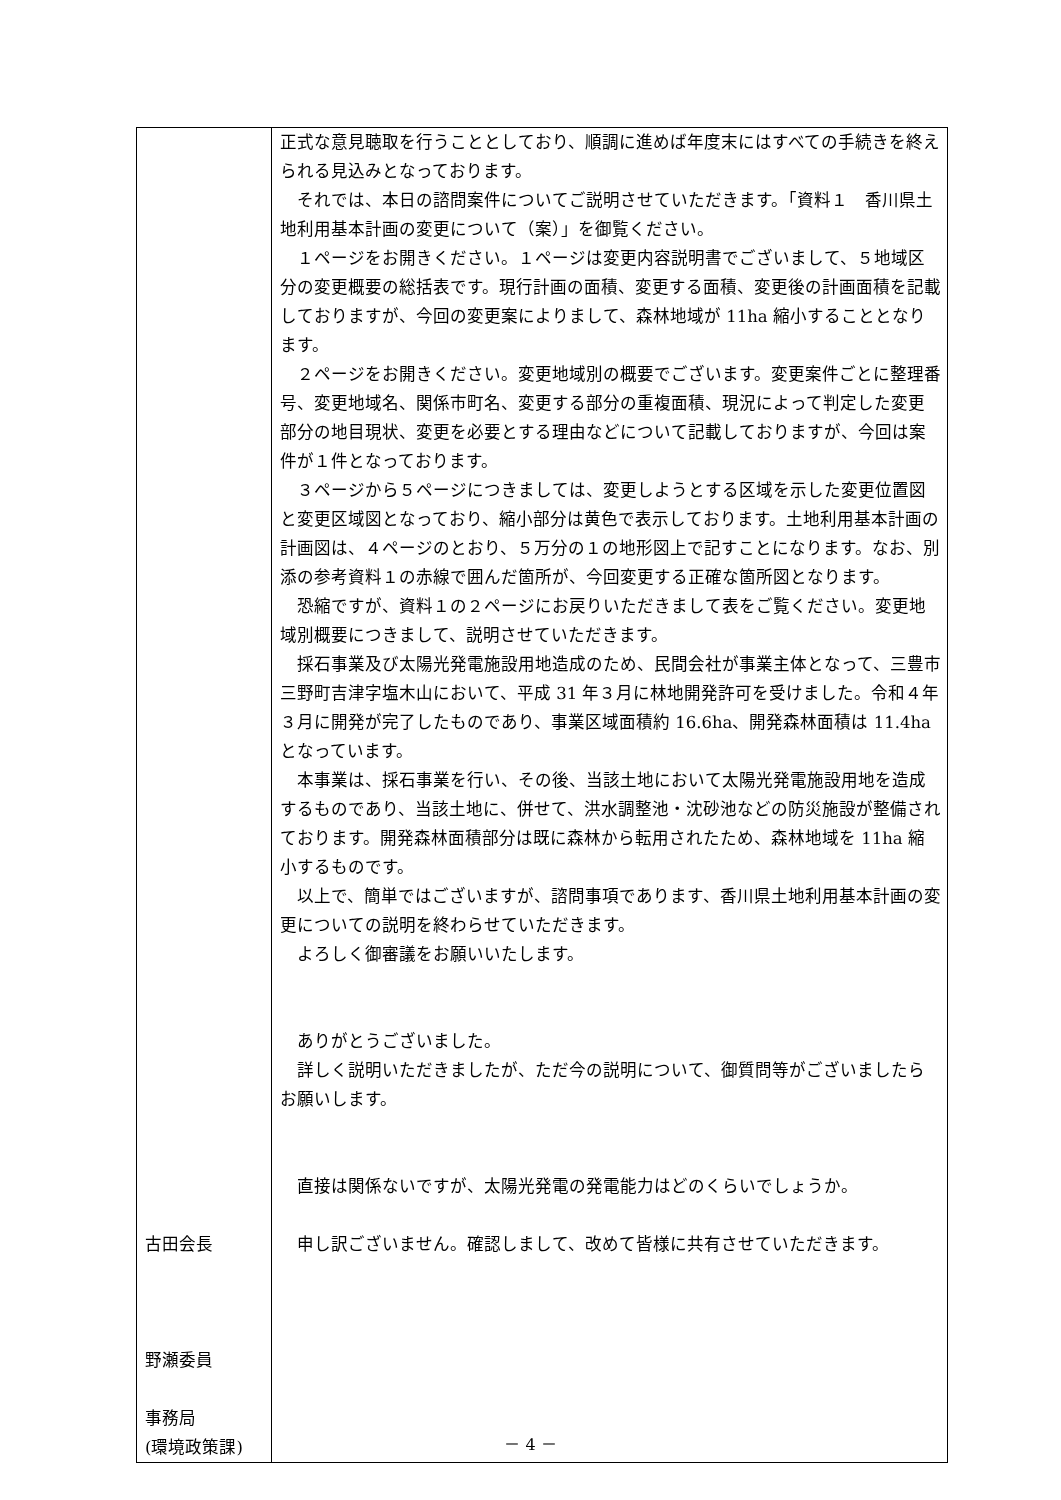| 古田会長 野瀬委員 事務局 (環境政策課) | 正式な意見聴取を行うこととしており、順調に進めば年度末にはすべての手続きを終えられる見込みとなっております。 それでは、本日の諮問案件についてご説明させていただきます。「資料１ 香川県土地利用基本計画の変更について（案）」を御覧ください。 １ページをお開きください。１ページは変更内容説明書でございまして、５地域区分の変更概要の総括表です。現行計画の面積、変更する面積、変更後の計画面積を記載しておりますが、今回の変更案によりまして、森林地域が 11ha 縮小することとなります。 ２ページをお開きください。変更地域別の概要でございます。変更案件ごとに整理番号、変更地域名、関係市町名、変更する部分の重複面積、現況によって判定した変更部分の地目現状、変更を必要とする理由などについて記載しておりますが、今回は案件が１件となっております。 ３ページから５ページにつきましては、変更しようとする区域を示した変更位置図と変更区域図となっており、縮小部分は黄色で表示しております。土地利用基本計画の計画図は、４ページのとおり、５万分の１の地形図上で記すことになります。なお、別添の参考資料１の赤線で囲んだ箇所が、今回変更する正確な箇所図となります。 恐縮ですが、資料１の２ページにお戻りいただきまして表をご覧ください。変更地域別概要につきまして、説明させていただきます。 採石事業及び太陽光発電施設用地造成のため、民間会社が事業主体となって、三豊市三野町吉津字塩木山において、平成 31 年３月に林地開発許可を受けました。令和４年３月に開発が完了したものであり、事業区域面積約 16.6ha、開発森林面積は 11.4ha となっています。 本事業は、採石事業を行い、その後、当該土地において太陽光発電施設用地を造成するものであり、当該土地に、併せて、洪水調整池・沈砂池などの防災施設が整備されております。開発森林面積部分は既に森林から転用されたため、森林地域を 11ha 縮小するものです。 以上で、簡単ではございますが、諮問事項であります、香川県土地利用基本計画の変更についての説明を終わらせていただきます。 よろしく御審議をお願いいたします。 ありがとうございました。 詳しく説明いただきましたが、ただ今の説明について、御質問等がございましたらお願いします。 直接は関係ないですが、太陽光発電の発電能力はどのくらいでしょうか。 申し訳ございません。確認しまして、改めて皆様に共有させていただきます。 |
－ 4 －